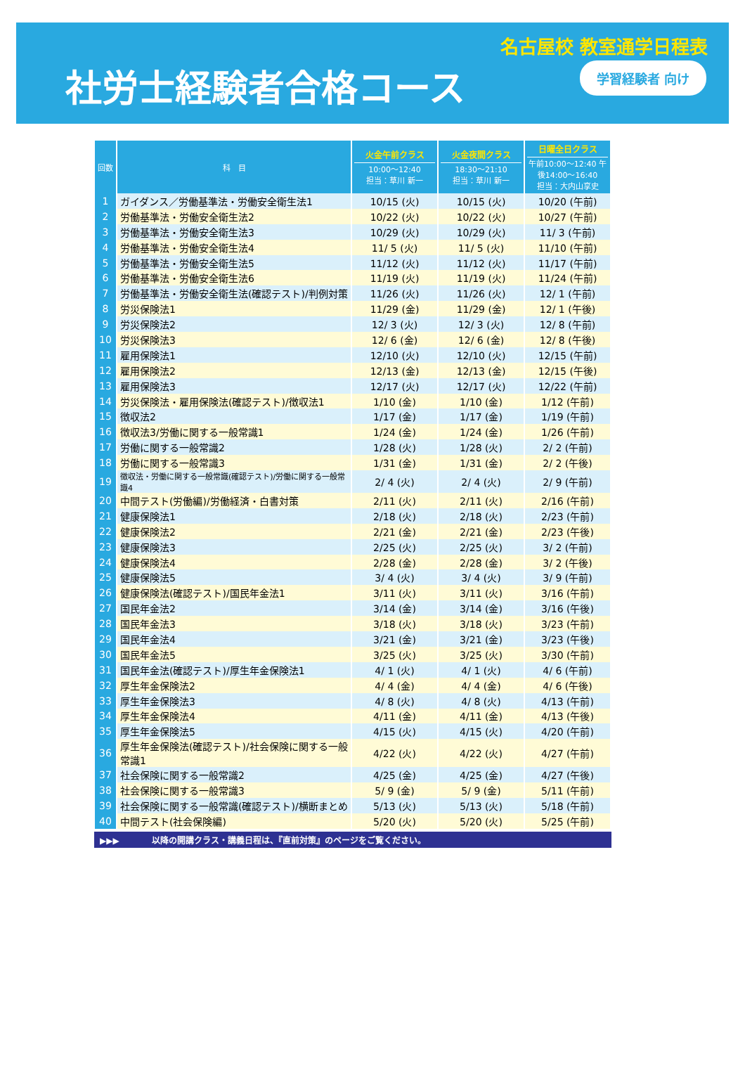名古屋校 教室通学日程表
社労士経験者合格コース 学習経験者 向け
| 回数 | 科 目 | 火金午前クラス 10:00〜12:40 担当：草川 新一 | 火金夜間クラス 18:30〜21:10 担当：草川 新一 | 日曜全日クラス 午前10:00〜12:40 午後14:00〜16:40 担当：大内山享史 |
| --- | --- | --- | --- | --- |
| 1 | ガイダンス／労働基準法・労働安全衛生法1 | 10/15 (火) | 10/15 (火) | 10/20 (午前) |
| 2 | 労働基準法・労働安全衛生法2 | 10/22 (火) | 10/22 (火) | 10/27 (午前) |
| 3 | 労働基準法・労働安全衛生法3 | 10/29 (火) | 10/29 (火) | 11/ 3 (午前) |
| 4 | 労働基準法・労働安全衛生法4 | 11/ 5 (火) | 11/ 5 (火) | 11/10 (午前) |
| 5 | 労働基準法・労働安全衛生法5 | 11/12 (火) | 11/12 (火) | 11/17 (午前) |
| 6 | 労働基準法・労働安全衛生法6 | 11/19 (火) | 11/19 (火) | 11/24 (午前) |
| 7 | 労働基準法・労働安全衛生法(確認テスト)/判例対策 | 11/26 (火) | 11/26 (火) | 12/ 1 (午前) |
| 8 | 労災保険法1 | 11/29 (金) | 11/29 (金) | 12/ 1 (午後) |
| 9 | 労災保険法2 | 12/ 3 (火) | 12/ 3 (火) | 12/ 8 (午前) |
| 10 | 労災保険法3 | 12/ 6 (金) | 12/ 6 (金) | 12/ 8 (午後) |
| 11 | 雇用保険法1 | 12/10 (火) | 12/10 (火) | 12/15 (午前) |
| 12 | 雇用保険法2 | 12/13 (金) | 12/13 (金) | 12/15 (午後) |
| 13 | 雇用保険法3 | 12/17 (火) | 12/17 (火) | 12/22 (午前) |
| 14 | 労災保険法・雇用保険法(確認テスト)/徴収法1 | 1/10 (金) | 1/10 (金) | 1/12 (午前) |
| 15 | 徴収法2 | 1/17 (金) | 1/17 (金) | 1/19 (午前) |
| 16 | 徴収法3/労働に関する一般常識1 | 1/24 (金) | 1/24 (金) | 1/26 (午前) |
| 17 | 労働に関する一般常識2 | 1/28 (火) | 1/28 (火) | 2/ 2 (午前) |
| 18 | 労働に関する一般常識3 | 1/31 (金) | 1/31 (金) | 2/ 2 (午後) |
| 19 | 徴収法・労働に関する一般常識(確認テスト)/労働に関する一般常識4 | 2/ 4 (火) | 2/ 4 (火) | 2/ 9 (午前) |
| 20 | 中間テスト(労働編)/労働経済・白書対策 | 2/11 (火) | 2/11 (火) | 2/16 (午前) |
| 21 | 健康保険法1 | 2/18 (火) | 2/18 (火) | 2/23 (午前) |
| 22 | 健康保険法2 | 2/21 (金) | 2/21 (金) | 2/23 (午後) |
| 23 | 健康保険法3 | 2/25 (火) | 2/25 (火) | 3/ 2 (午前) |
| 24 | 健康保険法4 | 2/28 (金) | 2/28 (金) | 3/ 2 (午後) |
| 25 | 健康保険法5 | 3/ 4 (火) | 3/ 4 (火) | 3/ 9 (午前) |
| 26 | 健康保険法(確認テスト)/国民年金法1 | 3/11 (火) | 3/11 (火) | 3/16 (午前) |
| 27 | 国民年金法2 | 3/14 (金) | 3/14 (金) | 3/16 (午後) |
| 28 | 国民年金法3 | 3/18 (火) | 3/18 (火) | 3/23 (午前) |
| 29 | 国民年金法4 | 3/21 (金) | 3/21 (金) | 3/23 (午後) |
| 30 | 国民年金法5 | 3/25 (火) | 3/25 (火) | 3/30 (午前) |
| 31 | 国民年金法(確認テスト)/厚生年金保険法1 | 4/ 1 (火) | 4/ 1 (火) | 4/ 6 (午前) |
| 32 | 厚生年金保険法2 | 4/ 4 (金) | 4/ 4 (金) | 4/ 6 (午後) |
| 33 | 厚生年金保険法3 | 4/ 8 (火) | 4/ 8 (火) | 4/13 (午前) |
| 34 | 厚生年金保険法4 | 4/11 (金) | 4/11 (金) | 4/13 (午後) |
| 35 | 厚生年金保険法5 | 4/15 (火) | 4/15 (火) | 4/20 (午前) |
| 36 | 厚生年金保険法(確認テスト)/社会保険に関する一般常識1 | 4/22 (火) | 4/22 (火) | 4/27 (午前) |
| 37 | 社会保険に関する一般常識2 | 4/25 (金) | 4/25 (金) | 4/27 (午後) |
| 38 | 社会保険に関する一般常識3 | 5/ 9 (金) | 5/ 9 (金) | 5/11 (午前) |
| 39 | 社会保険に関する一般常識(確認テスト)/横断まとめ | 5/13 (火) | 5/13 (火) | 5/18 (午前) |
| 40 | 中間テスト(社会保険編) | 5/20 (火) | 5/20 (火) | 5/25 (午前) |
▶▶▶ 以降の開講クラス・講義日程は、『直前対策』のページをご覧ください。